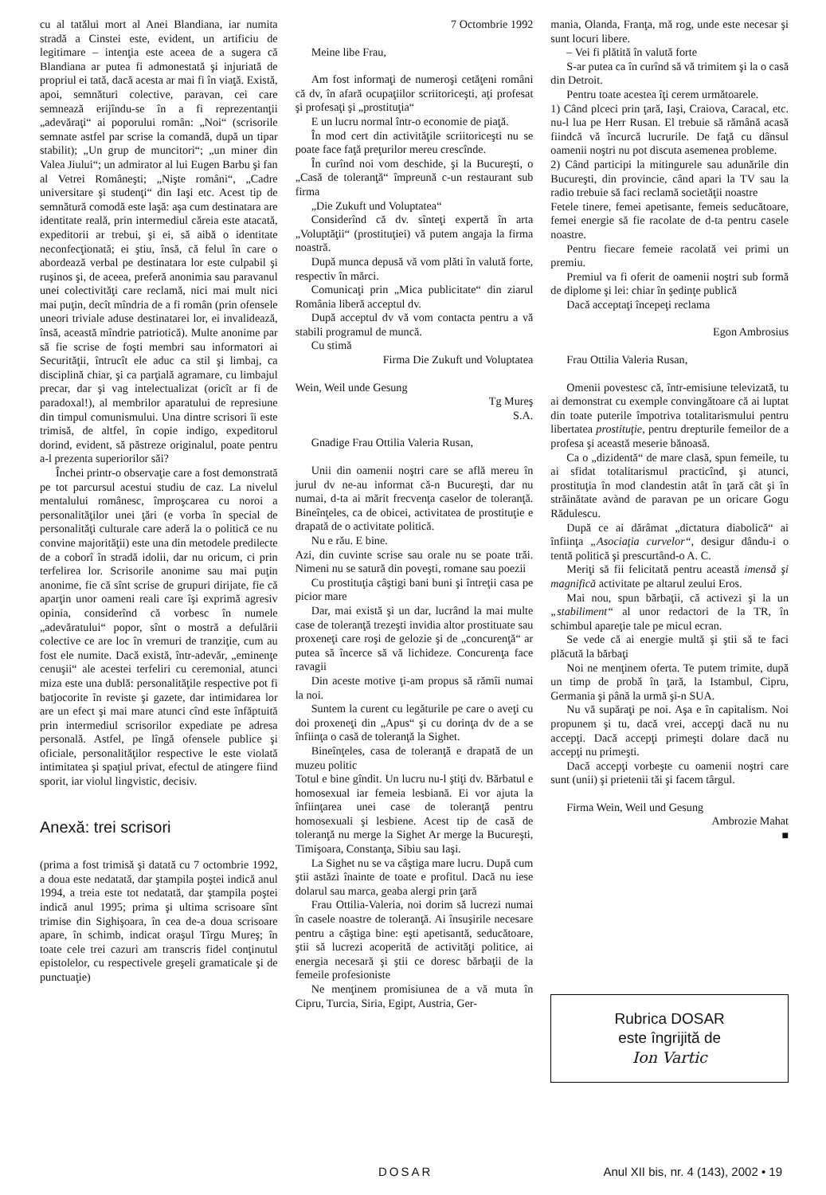cu al tatălui mort al Anei Blandiana, iar numita stradă a Cinstei este, evident, un artificiu de legitimare – intenţia este aceea de a sugera că Blandiana ar putea fi admonestată şi injuriată de propriul ei tată, dacă acesta ar mai fi în viaţă. Există, apoi, semnături colective, paravan, cei care semnează erijîndu-se în a fi reprezentanţii „adevăraţi“ ai poporului român: „Noi“ (scrisorile semnate astfel par scrise la comandă, după un tipar stabilit); „Un grup de muncitori“; „un miner din Valea Jiului“; un admirator al lui Eugen Barbu şi fan al Vetrei Româneşti; „Nişte români“, „Cadre universitare şi studenţi“ din Iaşi etc. Acest tip de semnătură comodă este laşă: aşa cum destinatara are identitate reală, prin intermediul căreia este atacată, expeditorii ar trebui, şi ei, să aibă o identitate neconfecţionată; ei ştiu, însă, că felul în care o abordează verbal pe destinatara lor este culpabil şi ruşinos şi, de aceea, preferă anonimia sau paravanul unei colectivităţi care reclamă, nici mai mult nici mai puţin, decît mîndria de a fi român (prin ofensele uneori triviale aduse destinatarei lor, ei invalidează, însă, această mîndrie patriotică). Multe anonime par să fie scrise de foşti membri sau informatori ai Securităţii, întrucît ele aduc ca stil şi limbaj, ca disciplină chiar, şi ca parţială agramare, cu limbajul precar, dar şi vag intelectualizat (oricît ar fi de paradoxal!), al membrilor aparatului de represiune din timpul comunismului. Una dintre scrisori îi este trimisă, de altfel, în copie indigo, expeditorul dorind, evident, să păstreze originalul, poate pentru a-l prezenta superiorilor săi?
Închei printr-o observaţie care a fost demonstrată pe tot parcursul acestui studiu de caz. La nivelul mentalului românesc, împroşcarea cu noroi a personalităţilor unei ţări (e vorba în special de personalităţi culturale care aderă la o politică ce nu convine majorităţii) este una din metodele predilecte de a coborî în stradă idolii, dar nu oricum, ci prin terfelirea lor. Scrisorile anonime sau mai puţin anonime, fie că sînt scrise de grupuri dirijate, fie că aparţin unor oameni reali care îşi exprimă agresiv opinia, considerînd că vorbesc în numele „adevăratului“ popor, sînt o mostră a defulării colective ce are loc în vremuri de tranziţie, cum au fost ele numite. Dacă există, într-adevăr, „eminenţe cenuşii“ ale acestei terfeliri cu ceremonial, atunci miza este una dublă: personalităţile respective pot fi batjocorite în reviste şi gazete, dar intimidarea lor are un efect şi mai mare atunci cînd este înfăptuită prin intermediul scrisorilor expediate pe adresa personală. Astfel, pe lîngă ofensele publice şi oficiale, personalităţilor respective le este violată intimitatea şi spaţiul privat, efectul de atingere fiind sporit, iar violul lingvistic, decisiv.
Anexă: trei scrisori
(prima a fost trimisă şi datată cu 7 octombrie 1992, a doua este nedatată, dar ştampila poştei indică anul 1994, a treia este tot nedatată, dar ştampila poştei indică anul 1995; prima şi ultima scrisoare sînt trimise din Sighişoara, în cea de-a doua scrisoare apare, în schimb, indicat oraşul Tîrgu Mureş; în toate cele trei cazuri am transcris fidel conţinutul epistolelor, cu respectivele greşeli gramaticale şi de punctuaţie)
7 Octombrie 1992
Meine libe Frau,
Am fost informaţi de numeroşi cetăţeni români că dv, în afară ocupaţiilor scriitoriceşti, aţi profesat şi profesaţi şi „prostituţia“
E un lucru normal într-o economie de piaţă.
În mod cert din activităţile scriitoriceşti nu se poate face faţă preţurilor mereu crescînde.
În curînd noi vom deschide, şi la Bucureşti, o „Casă de toleranţă“ împreună c-un restaurant sub firma
„Die Zukuft und Voluptatea“
Considerînd că dv. sînteţi expertă în arta „Voluptăţii“ (prostituţiei) vă putem angaja la firma noastră.
După munca depusă vă vom plăti în valută forte, respectiv în mărci.
Comunicaţi prin „Mica publicitate“ din ziarul România liberă acceptul dv.
După acceptul dv vă vom contacta pentru a vă stabili programul de muncă.
Cu stimă
Firma Die Zukuft und Voluptatea
Wein, Weil unde Gesung
Tg Mureş
S.A.
Gnadige Frau Ottilia Valeria Rusan,
Unii din oamenii noştri care se află mereu în jurul dv ne-au informat că-n Bucureşti, dar nu numai, d-ta ai mărit frecvenţa caselor de toleranţă. Bineînţeles, ca de obicei, activitatea de prostituţie e drapată de o activitate politică.
Nu e rău. E bine.
Azi, din cuvinte scrise sau orale nu se poate trăi. Nimeni nu se satură din poveşti, romane sau poezii
Cu prostituţia câştigi bani buni şi întreţii casa pe picior mare
Dar, mai există şi un dar, lucrând la mai multe case de toleranţă trezeşti invidia altor prostituate sau proxeneţi care roşi de gelozie şi de „concurenţă“ ar putea să încerce să vă lichideze. Concurenţa face ravagii
Din aceste motive ţi-am propus să rămîi numai la noi.
Suntem la curent cu legăturile pe care o aveţi cu doi proxeneţi din „Apus“ şi cu dorinţa dv de a se înfiinţa o casă de toleranţă la Sighet.
Bineînţeles, casa de toleranţă e drapată de un muzeu politic
Totul e bine gîndit. Un lucru nu-l ştiţi dv. Bărbatul e homosexual iar femeia lesbiană. Ei vor ajuta la înfiinţarea unei case de toleranţă pentru homosexuali şi lesbiene. Acest tip de casă de toleranţă nu merge la Sighet Ar merge la Bucureşti, Timişoara, Constanţa, Sibiu sau Iaşi.
La Sighet nu se va câştiga mare lucru. După cum ştii astăzi înainte de toate e profitul. Dacă nu iese dolarul sau marca, geaba alergi prin ţară
Frau Ottilia-Valeria, noi dorim să lucrezi numai în casele noastre de toleranţă. Ai însuşirile necesare pentru a câştiga bine: eşti apetisantă, seducătoare, ştii să lucrezi acoperită de activităţi politice, ai energia necesară şi ştii ce doresc bărbaţii de la femeile profesioniste
Ne menţinem promisiunea de a vă muta în Cipru, Turcia, Siria, Egipt, Austria, Ger-
mania, Olanda, Franţa, mă rog, unde este necesar şi sunt locuri libere.
– Vei fi plătită în valută forte
S-ar putea ca în curînd să vă trimitem şi la o casă din Detroit.
Pentru toate acestea îţi cerem următoarele.
1) Când plceci prin ţară, Iaşi, Craiova, Caracal, etc. nu-l lua pe Herr Rusan. El trebuie să rămână acasă fiindcă vă încurcă lucrurile. De faţă cu dânsul oamenii noştri nu pot discuta asemenea probleme.
2) Când participi la mitingurele sau adunările din Bucureşti, din provincie, când apari la TV sau la radio trebuie să faci reclamă societăţii noastre
Fetele tinere, femei apetisante, femeis seducătoare, femei energie să fie racolate de d-ta pentru casele noastre.
Pentru fiecare femeie racolată vei primi un premiu.
Premiul va fi oferit de oamenii noştri sub formă de diplome şi lei: chiar în şedinţe publică
Dacă acceptaţi începeţi reclama
Egon Ambrosius
Frau Ottilia Valeria Rusan,
Omenii povestesc că, într-emisiune televizată, tu ai demonstrat cu exemple convingătoare că ai luptat din toate puterile împotriva totalitarismului pentru libertatea prostituţie, pentru drepturile femeilor de a profesa şi această meserie bănoasă.
Ca o „dizidentă“ de mare clasă, spun femeile, tu ai sfidat totalitarismul practicînd, şi atunci, prostituţia în mod clandestin atât în ţară cât şi în străinătate avànd de paravan pe un oricare Gogu Rădulescu.
După ce ai dărâmat „dictatura diabolică“ ai înfiinţa „Asociaţia curvelor“, desigur dându-i o tentă politică şi prescurtând-o A. C.
Meriţi să fii felicitată pentru această imensă şi magnifică activitate pe altarul zeului Eros.
Mai nou, spun bărbaţii, că activezi şi la un „stabiliment“ al unor redactori de la TR, în schimbul apareţie tale pe micul ecran.
Se vede că ai energie multă şi ştii să te faci plăcută la bărbaţi
Noi ne menţinem oferta. Te putem trimite, după un timp de probă în ţară, la Istambul, Cipru, Germania şi până la urmă şi-n SUA.
Nu vă supăraţi pe noi. Aşa e în capitalism. Noi propunem şi tu, dacă vrei, accepţi dacă nu nu accepţi. Dacă accepţi primeşti dolare dacă nu accepţi nu primeşti.
Dacă accepţi vorbeşte cu oamenii noştri care sunt (unii) şi prietenii tăi şi facem târgul.
Firma Wein, Weil und Gesung
Ambrozie Mahat
■
Rubrica DOSAR
este îngrijită de
Ion Vartic
DOSAR Anul XII bis, nr. 4 (143), 2002 • 19